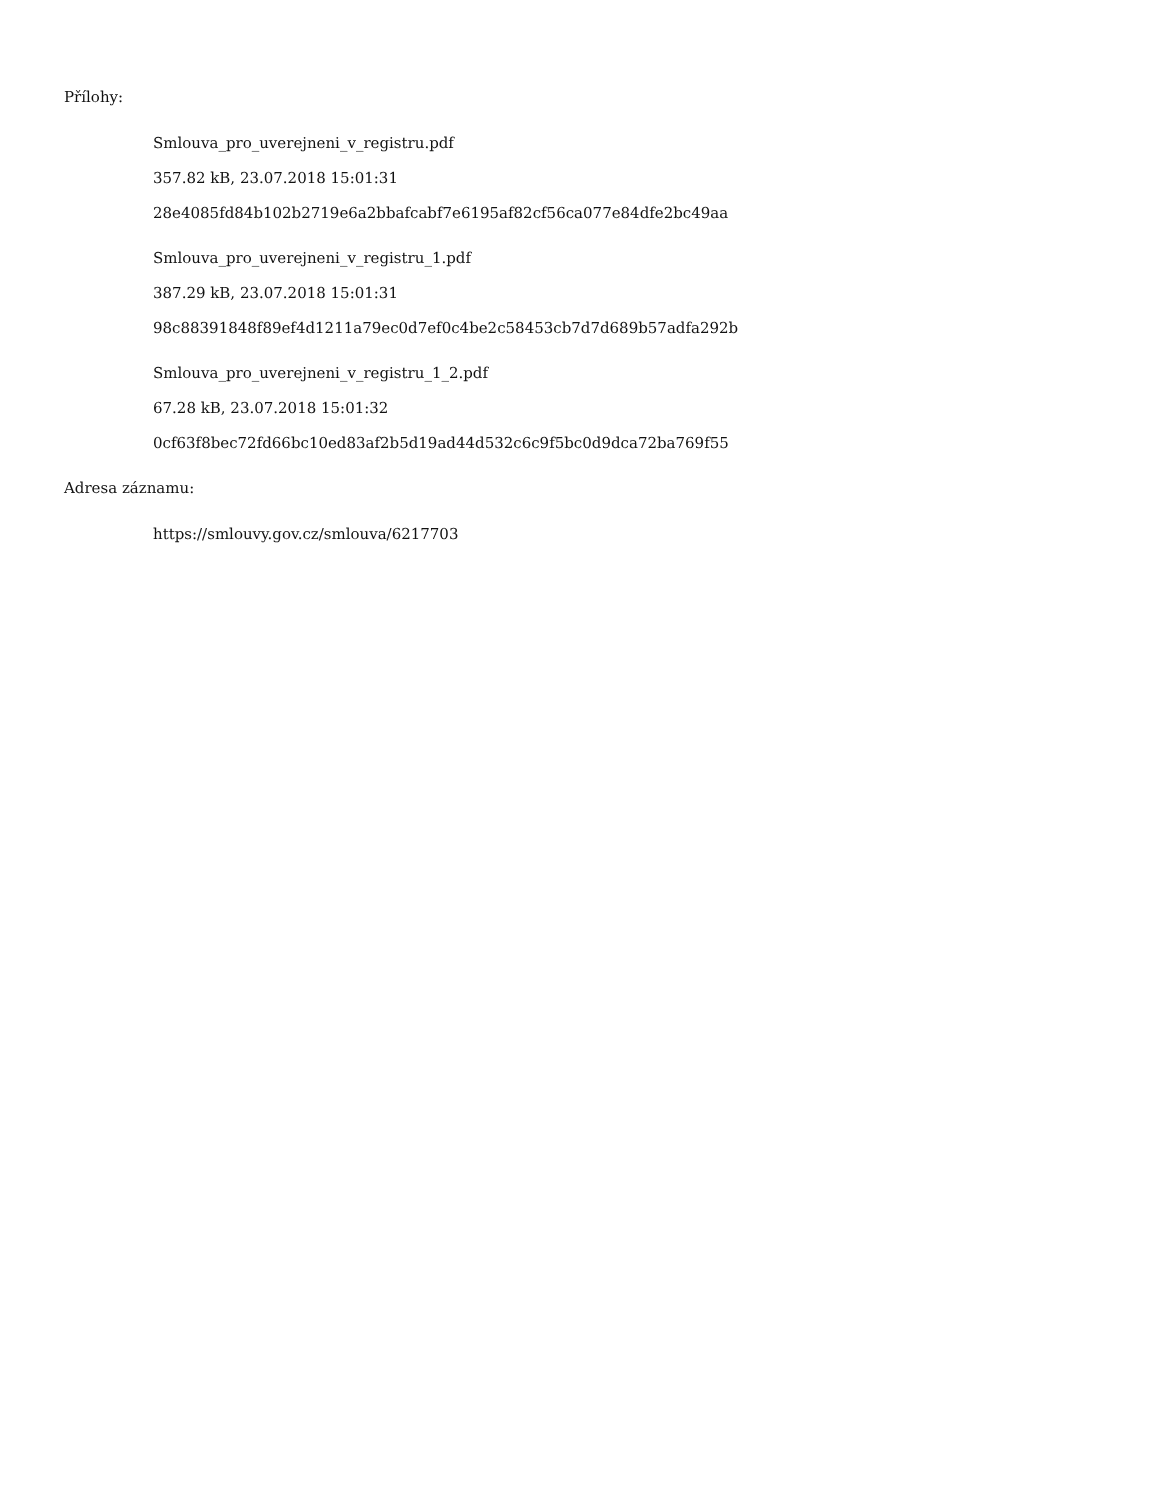Přílohy:
Smlouva_pro_uverejneni_v_registru.pdf
357.82 kB, 23.07.2018 15:01:31
28e4085fd84b102b2719e6a2bbafcabf7e6195af82cf56ca077e84dfe2bc49aa
Smlouva_pro_uverejneni_v_registru_1.pdf
387.29 kB, 23.07.2018 15:01:31
98c88391848f89ef4d1211a79ec0d7ef0c4be2c58453cb7d7d689b57adfa292b
Smlouva_pro_uverejneni_v_registru_1_2.pdf
67.28 kB, 23.07.2018 15:01:32
0cf63f8bec72fd66bc10ed83af2b5d19ad44d532c6c9f5bc0d9dca72ba769f55
Adresa záznamu:
https://smlouvy.gov.cz/smlouva/6217703